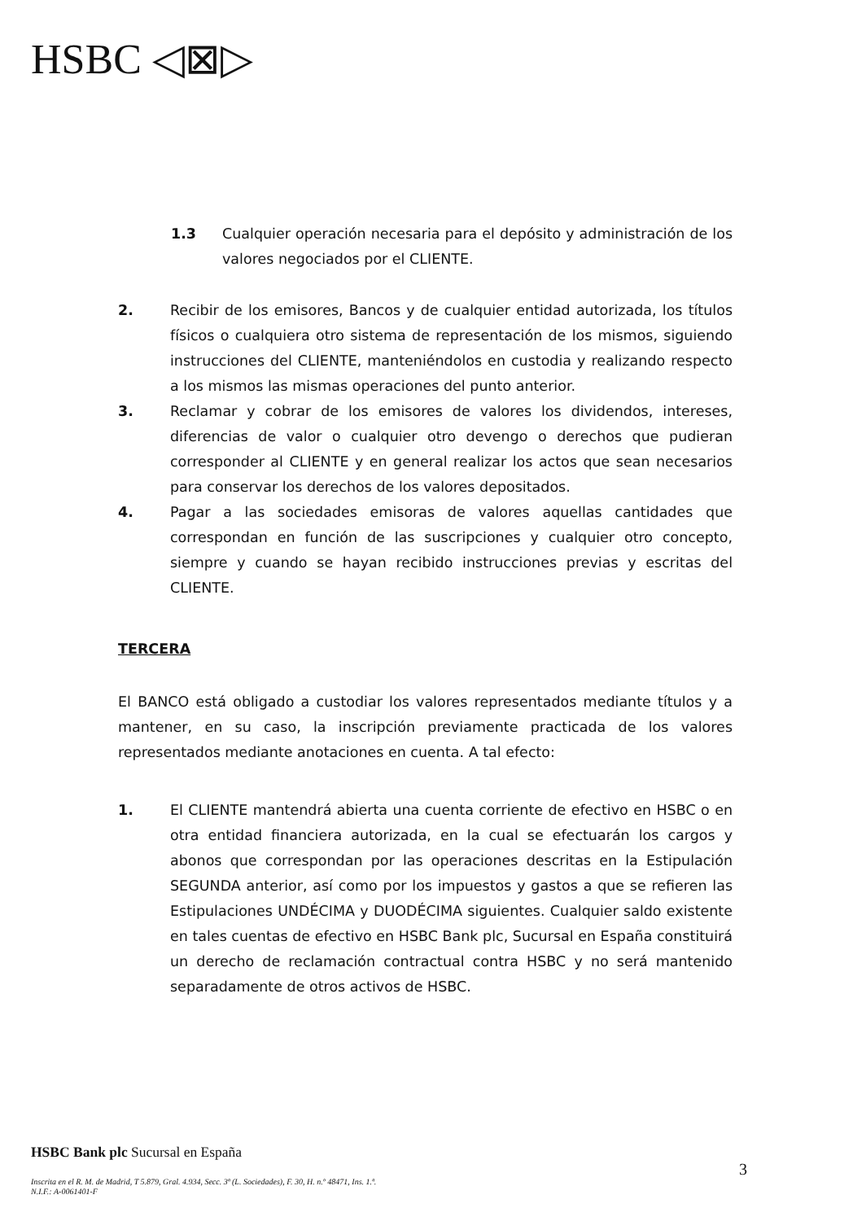HSBC ◁⊠▷
1.3 Cualquier operación necesaria para el depósito y administración de los valores negociados por el CLIENTE.
2. Recibir de los emisores, Bancos y de cualquier entidad autorizada, los títulos físicos o cualquiera otro sistema de representación de los mismos, siguiendo instrucciones del CLIENTE, manteniéndolos en custodia y realizando respecto a los mismos las mismas operaciones del punto anterior.
3. Reclamar y cobrar de los emisores de valores los dividendos, intereses, diferencias de valor o cualquier otro devengo o derechos que pudieran corresponder al CLIENTE y en general realizar los actos que sean necesarios para conservar los derechos de los valores depositados.
4. Pagar a las sociedades emisoras de valores aquellas cantidades que correspondan en función de las suscripciones y cualquier otro concepto, siempre y cuando se hayan recibido instrucciones previas y escritas del CLIENTE.
TERCERA
El BANCO está obligado a custodiar los valores representados mediante títulos y a mantener, en su caso, la inscripción previamente practicada de los valores representados mediante anotaciones en cuenta. A tal efecto:
1. El CLIENTE mantendrá abierta una cuenta corriente de efectivo en HSBC o en otra entidad financiera autorizada, en la cual se efectuarán los cargos y abonos que correspondan por las operaciones descritas en la Estipulación SEGUNDA anterior, así como por los impuestos y gastos a que se refieren las Estipulaciones UNDÉCIMA y DUODÉCIMA siguientes. Cualquier saldo existente en tales cuentas de efectivo en HSBC Bank plc, Sucursal en España constituirá un derecho de reclamación contractual contra HSBC y no será mantenido separadamente de otros activos de HSBC.
HSBC Bank plc Sucursal en España
3
Inscrita en el R. M. de Madrid, T 5.879, Gral. 4.934, Secc. 3ª (L. Sociedades), F. 30, H. n.º 48471, Ins. 1.ª.
N.I.F.: A-0061401-F